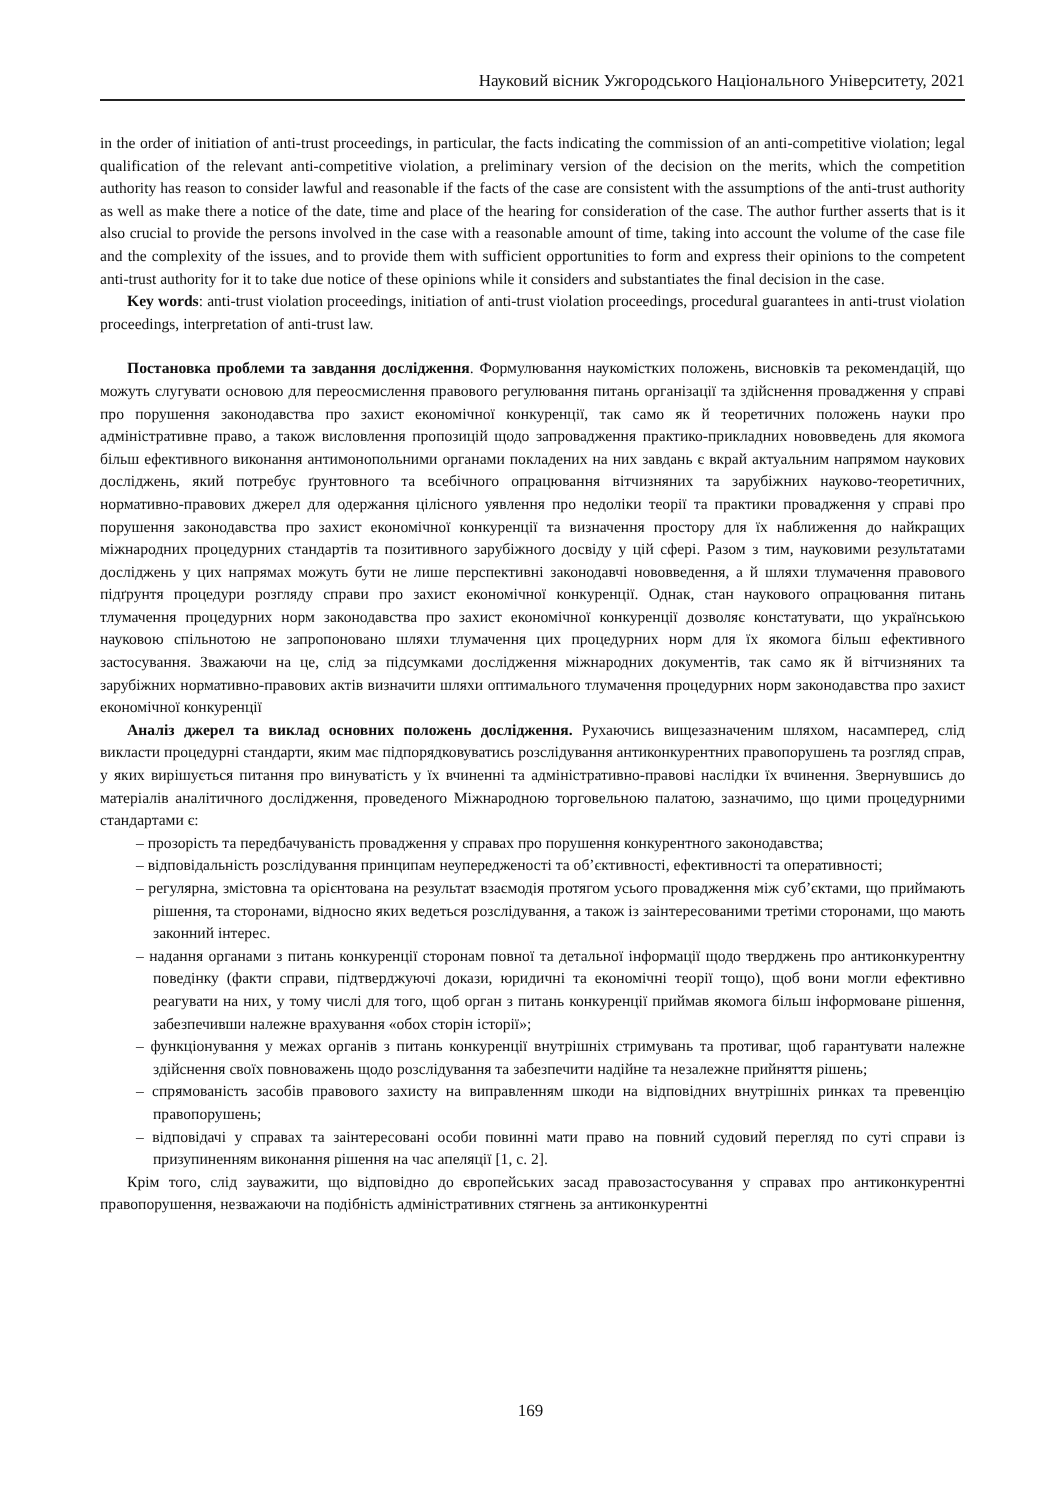Науковий вісник Ужгородського Національного Університету, 2021
in the order of initiation of anti-trust proceedings, in particular, the facts indicating the commission of an anti-competitive violation; legal qualification of the relevant anti-competitive violation, a preliminary version of the decision on the merits, which the competition authority has reason to consider lawful and reasonable if the facts of the case are consistent with the assumptions of the anti-trust authority as well as make there a notice of the date, time and place of the hearing for consideration of the case. The author further asserts that is it also crucial to provide the persons involved in the case with a reasonable amount of time, taking into account the volume of the case file and the complexity of the issues, and to provide them with sufficient opportunities to form and express their opinions to the competent anti-trust authority for it to take due notice of these opinions while it considers and substantiates the final decision in the case.
Key words: anti-trust violation proceedings, initiation of anti-trust violation proceedings, procedural guarantees in anti-trust violation proceedings, interpretation of anti-trust law.
Постановка проблеми та завдання дослідження. Формулювання наукомістких положень, висновків та рекомендацій, що можуть слугувати основою для переосмислення правового регулювання питань організації та здійснення провадження у справі про порушення законодавства про захист економічної конкуренції, так само як й теоретичних положень науки про адміністративне право, а також висловлення пропозицій щодо запровадження практико-прикладних нововведень для якомога більш ефективного виконання антимонопольними органами покладених на них завдань є вкрай актуальним напрямом наукових досліджень, який потребує ґрунтовного та всебічного опрацювання вітчизняних та зарубіжних науково-теоретичних, нормативно-правових джерел для одержання цілісного уявлення про недоліки теорії та практики провадження у справі про порушення законодавства про захист економічної конкуренції та визначення простору для їх наближення до найкращих міжнародних процедурних стандартів та позитивного зарубіжного досвіду у цій сфері. Разом з тим, науковими результатами досліджень у цих напрямах можуть бути не лише перспективні законодавчі нововведення, а й шляхи тлумачення правового підґрунтя процедури розгляду справи про захист економічної конкуренції. Однак, стан наукового опрацювання питань тлумачення процедурних норм законодавства про захист економічної конкуренції дозволяє констатувати, що українською науковою спільнотою не запропоновано шляхи тлумачення цих процедурних норм для їх якомога більш ефективного застосування. Зважаючи на це, слід за підсумками дослідження міжнародних документів, так само як й вітчизняних та зарубіжних нормативно-правових актів визначити шляхи оптимального тлумачення процедурних норм законодавства про захист економічної конкуренції
Аналіз джерел та виклад основних положень дослідження. Рухаючись вищезазначеним шляхом, насамперед, слід викласти процедурні стандарти, яким має підпорядковуватись розслідування антиконкурентних правопорушень та розгляд справ, у яких вирішується питання про винуватість у їх вчиненні та адміністративно-правові наслідки їх вчинення. Звернувшись до матеріалів аналітичного дослідження, проведеного Міжнародною торговельною палатою, зазначимо, що цими процедурними стандартами є:
– прозорість та передбачуваність провадження у справах про порушення конкурентного законодавства;
– відповідальність розслідування принципам неупередженості та об’єктивності, ефективності та оперативності;
– регулярна, змістовна та орієнтована на результат взаємодія протягом усього провадження між суб’єктами, що приймають рішення, та сторонами, відносно яких ведеться розслідування, а також із заінтересованими третіми сторонами, що мають законний інтерес.
– надання органами з питань конкуренції сторонам повної та детальної інформації щодо тверджень про антиконкурентну поведінку (факти справи, підтверджуючі докази, юридичні та економічні теорії тощо), щоб вони могли ефективно реагувати на них, у тому числі для того, щоб орган з питань конкуренції приймав якомога більш інформоване рішення, забезпечивши належне врахування «обох сторін історії»;
– функціонування у межах органів з питань конкуренції внутрішніх стримувань та противаг, щоб гарантувати належне здійснення своїх повноважень щодо розслідування та забезпечити надійне та незалежне прийняття рішень;
– спрямованість засобів правового захисту на виправленням шкоди на відповідних внутрішніх ринках та превенцію правопорушень;
– відповідачі у справах та заінтересовані особи повинні мати право на повний судовий перегляд по суті справи із призупиненням виконання рішення на час апеляції [1, с. 2].
Крім того, слід зауважити, що відповідно до європейських засад правозастосування у справах про антиконкурентні правопорушення, незважаючи на подібність адміністративних стягнень за антиконкурентні
169